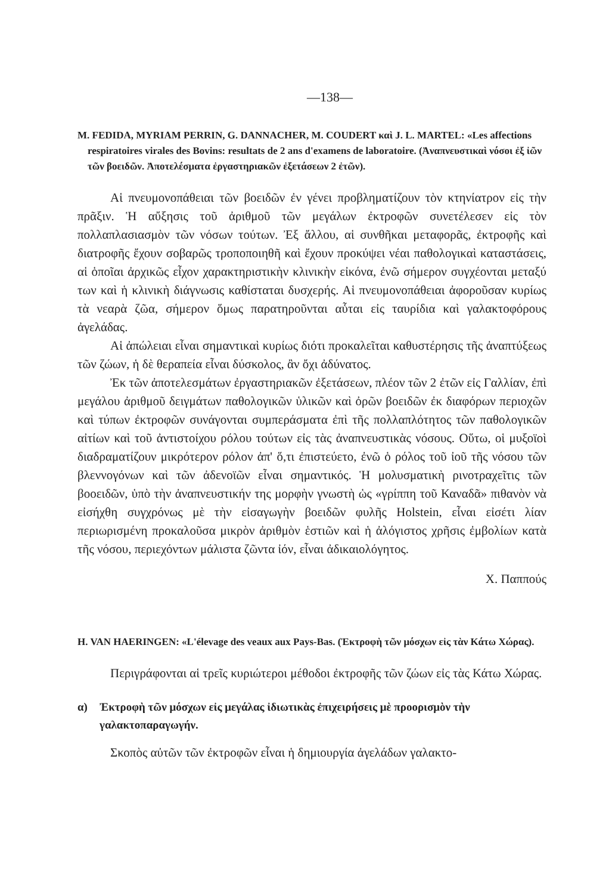—138—
M. FEDIDA, MYRIAM PERRIN, G. DANNACHER, M. COUDERT καὶ J. L. MARTEL: «Les affections respiratoires virales des Bovins: resultats de 2 ans d'examens de laboratoire. (Ἀναπνευστικαὶ νόσοι ἐξ ἰῶν τῶν βοειδῶν. Ἀποτελέσματα ἐργαστηριακῶν ἐξετάσεων 2 ἐτῶν).
Αἱ πνευμονοπάθειαι τῶν βοειδῶν ἐν γένει προβληματίζουν τὸν κτηνίατρον εἰς τὴν πρᾶξιν. Ἡ αὔξησις τοῦ ἀριθμοῦ τῶν μεγάλων ἐκτροφῶν συνετέλεσεν εἰς τὸν πολλαπλασιασμὸν τῶν νόσων τούτων. Ἐξ ἄλλου, αἱ συνθῆκαι μεταφορᾶς, ἐκτροφῆς καὶ διατροφῆς ἔχουν σοβαρῶς τροποποιηθῆ καὶ ἔχουν προκύψει νέαι παθολογικαὶ καταστάσεις, αἱ ὁποῖαι ἀρχικῶς εἶχον χαρακτηριστικὴν κλινικὴν εἰκόνα, ἐνῶ σήμερον συγχέονται μεταξύ των καὶ ἡ κλινικὴ διάγνωσις καθίσταται δυσχερής. Αἱ πνευμονοπάθειαι ἀφοροῦσαν κυρίως τὰ νεαρὰ ζῶα, σήμερον ὅμως παρατηροῦνται αὗται εἰς ταυρίδια καὶ γαλακτοφόρους ἀγελάδας.
Αἱ ἀπώλειαι εἶναι σημαντικαὶ κυρίως διότι προκαλεῖται καθυστέρησις τῆς ἀναπτύξεως τῶν ζώων, ἡ δὲ θεραπεία εἶναι δύσκολος, ἂν ὄχι ἀδύνατος.
Ἐκ τῶν ἀποτελεσμάτων ἐργαστηριακῶν ἐξετάσεων, πλέον τῶν 2 ἐτῶν εἰς Γαλλίαν, ἐπὶ μεγάλου ἀριθμοῦ δειγμάτων παθολογικῶν ὑλικῶν καὶ ὀρῶν βοειδῶν ἐκ διαφόρων περιοχῶν καὶ τύπων ἐκτροφῶν συνάγονται συμπεράσματα ἐπὶ τῆς πολλαπλότητος τῶν παθολογικῶν αἰτίων καὶ τοῦ ἀντιστοίχου ρόλου τούτων εἰς τὰς ἀναπνευστικὰς νόσους. Οὕτω, οἱ μυξοϊοὶ διαδραματίζουν μικρότερον ρόλον ἀπ' ὅ,τι ἐπιστεύετο, ἐνῶ ὁ ρόλος τοῦ ἰοῦ τῆς νόσου τῶν βλεννογόνων καὶ τῶν ἀδενοϊῶν εἶναι σημαντικός. Ἡ μολυσματικὴ ρινοτραχεῖτις τῶν βοοειδῶν, ὑπὸ τὴν ἀναπνευστικήν της μορφὴν γνωστὴ ὡς «γρίππη τοῦ Καναδᾶ» πιθανὸν νὰ εἰσήχθη συγχρόνως μὲ τὴν εἰσαγωγὴν βοειδῶν φυλῆς Holstein, εἶναι εἰσέτι λίαν περιωρισμένη προκαλοῦσα μικρὸν ἀριθμὸν ἑστιῶν καὶ ἡ ἀλόγιστος χρῆσις ἐμβολίων κατὰ τῆς νόσου, περιεχόντων μάλιστα ζῶντα ἰόν, εἶναι ἀδικαιολόγητος.
Χ. Παππούς
H. VAN HAERINGEN: «L'élevage des veaux aux Pays-Bas. (Ἐκτροφὴ τῶν μόσχων εἰς τὰν Κάτω Χώρας).
Περιγράφονται αἱ τρεῖς κυριώτεροι μέθοδοι ἐκτροφῆς τῶν ζώων εἰς τὰς Κάτω Χώρας.
α) Ἐκτροφὴ τῶν μόσχων εἰς μεγάλας ἰδιωτικὰς ἐπιχειρήσεις μὲ προορισμὸν τὴν γαλακτοπαραγωγήν.
Σκοπὸς αὐτῶν τῶν ἐκτροφῶν εἶναι ἡ δημιουργία ἀγελάδων γαλακτο-